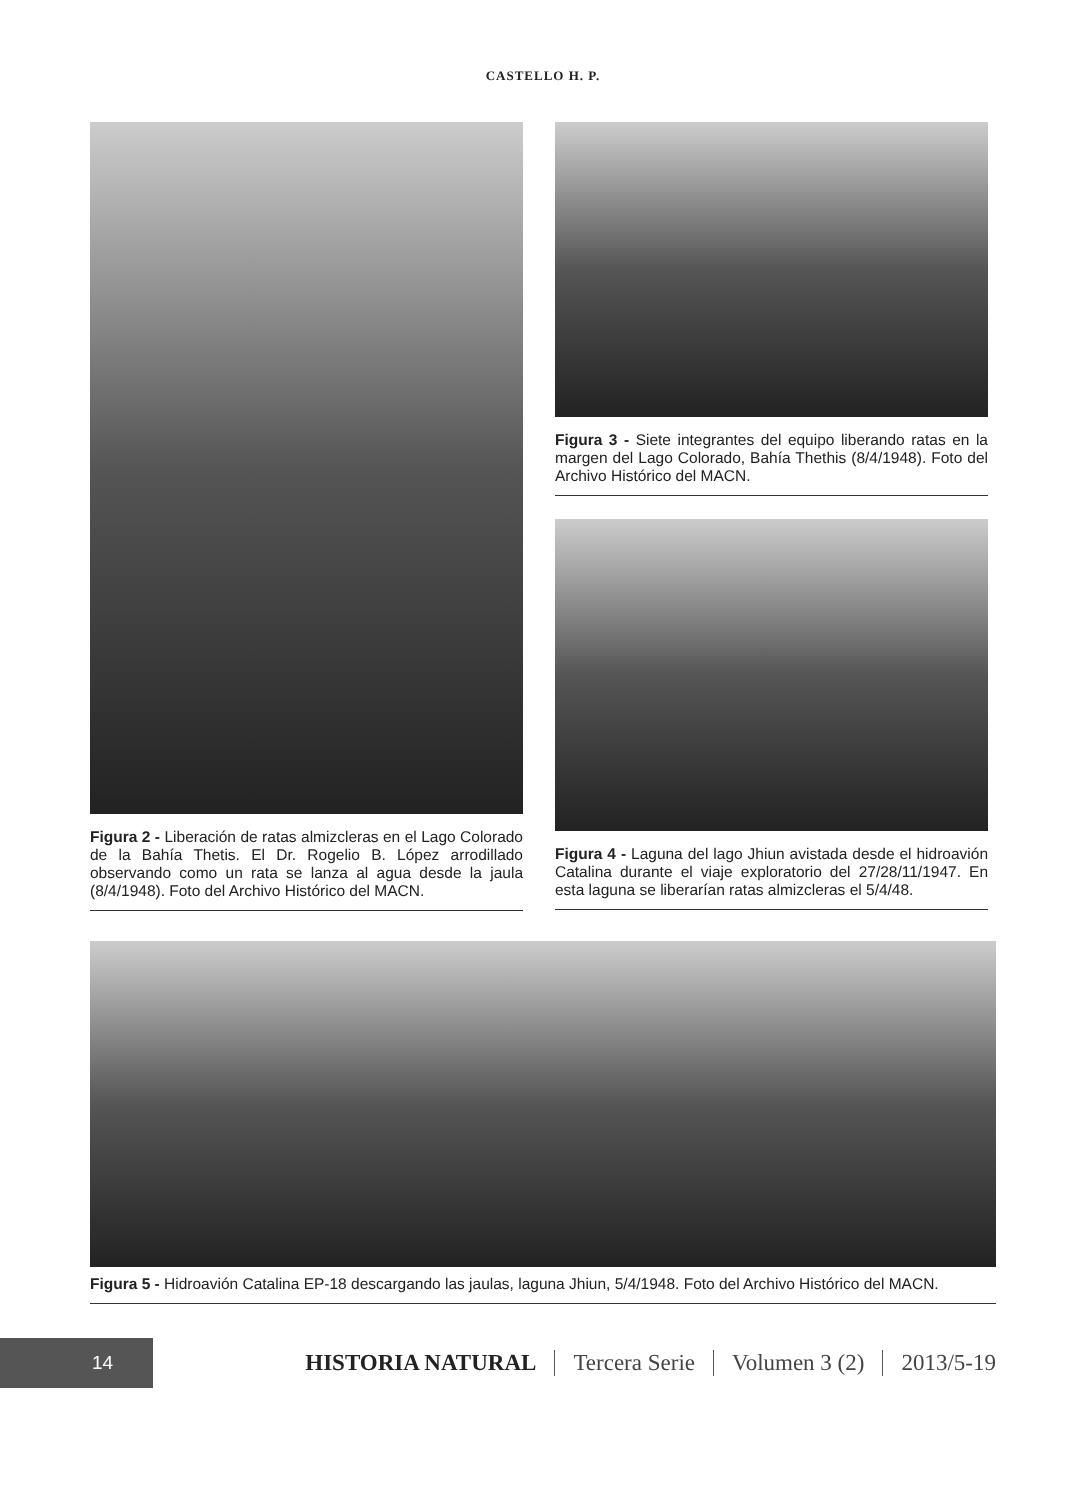CASTELLO H. P.
Figura 2 - Liberación de ratas almizcleras en el Lago Colorado de la Bahía Thetis. El Dr. Rogelio B. López arrodillado observando como un rata se lanza al agua desde la jaula (8/4/1948). Foto del Archivo Histórico del MACN.
Figura 3 - Siete integrantes del equipo liberando ratas en la margen del Lago Colorado, Bahía Thethis (8/4/1948). Foto del Archivo Histórico del MACN.
Figura 4 - Laguna del lago Jhiun avistada desde el hidroavión Catalina durante el viaje exploratorio del 27/28/11/1947. En esta laguna se liberarían ratas almizcleras el 5/4/48.
Figura 5 - Hidroavión Catalina EP-18 descargando las jaulas, laguna Jhiun, 5/4/1948. Foto del Archivo Histórico del MACN.
14
HISTORIA NATURAL Tercera Serie Volumen 3 (2) 2013/5-19